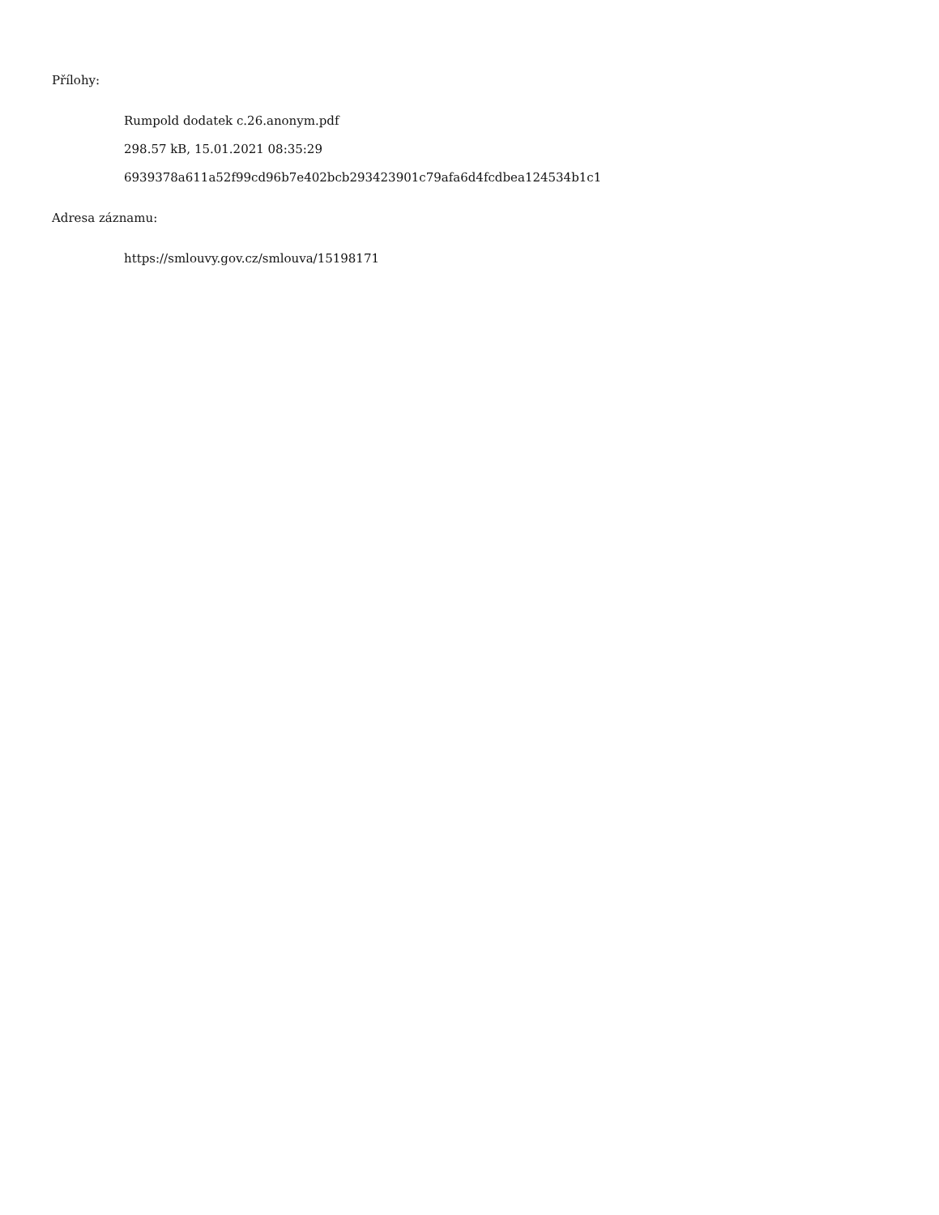Přílohy:
Rumpold dodatek c.26.anonym.pdf
298.57 kB, 15.01.2021 08:35:29
6939378a611a52f99cd96b7e402bcb293423901c79afa6d4fcdbea124534b1c1
Adresa záznamu:
https://smlouvy.gov.cz/smlouva/15198171